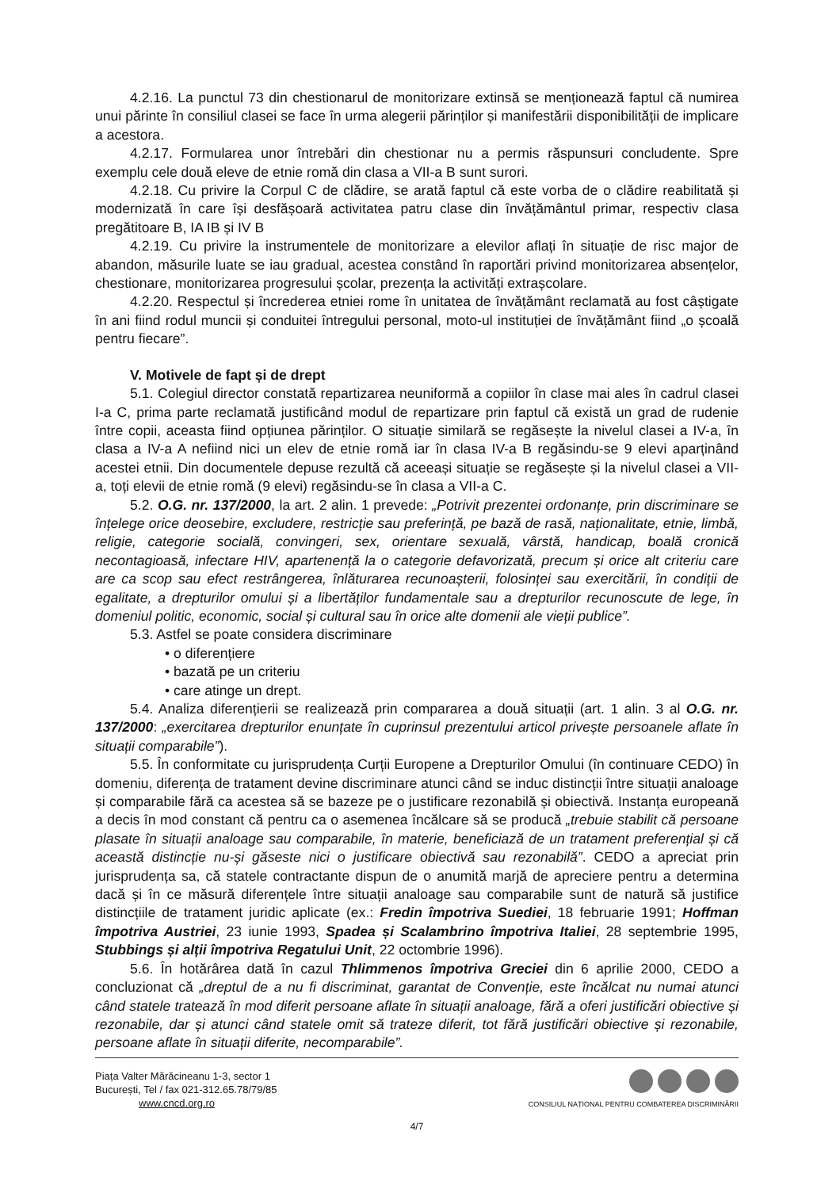4.2.16. La punctul 73 din chestionarul de monitorizare extinsă se menționează faptul că numirea unui părinte în consiliul clasei se face în urma alegerii părinților și manifestării disponibilității de implicare a acestora.
4.2.17. Formularea unor întrebări din chestionar nu a permis răspunsuri concludente. Spre exemplu cele două eleve de etnie romă din clasa a VII-a B sunt surori.
4.2.18. Cu privire la Corpul C de clădire, se arată faptul că este vorba de o clădire reabilitată și modernizată în care își desfășoară activitatea patru clase din învățământul primar, respectiv clasa pregătitoare B, IA IB și IV B
4.2.19. Cu privire la instrumentele de monitorizare a elevilor aflați în situație de risc major de abandon, măsurile luate se iau gradual, acestea constând în raportări privind monitorizarea absențelor, chestionare, monitorizarea progresului școlar, prezența la activități extrașcolare.
4.2.20. Respectul și încrederea etniei rome în unitatea de învățământ reclamată au fost câștigate în ani fiind rodul muncii și conduitei întregului personal, moto-ul instituției de învățământ fiind „o școală pentru fiecare”.
V. Motivele de fapt și de drept
5.1. Colegiul director constată repartizarea neuniformă a copiilor în clase mai ales în cadrul clasei I-a C, prima parte reclamată justificând modul de repartizare prin faptul că există un grad de rudenie între copii, aceasta fiind opțiunea părinților. O situație similară se regăsește la nivelul clasei a IV-a, în clasa a IV-a A nefiind nici un elev de etnie romă iar în clasa IV-a B regăsindu-se 9 elevi aparținând acestei etnii. Din documentele depuse rezultă că aceeași situație se regăsește și la nivelul clasei a VII-a, toți elevii de etnie romă (9 elevi) regăsindu-se în clasa a VII-a C.
5.2. O.G. nr. 137/2000, la art. 2 alin. 1 prevede: „Potrivit prezentei ordonanțe, prin discriminare se înțelege orice deosebire, excludere, restricție sau preferință, pe bază de rasă, naționalitate, etnie, limbă, religie, categorie socială, convingeri, sex, orientare sexuală, vârstă, handicap, boală cronică necontagioasă, infectare HIV, apartenență la o categorie defavorizată, precum și orice alt criteriu care are ca scop sau efect restrângerea, înlăturarea recunoașterii, folosinței sau exercitării, în condiții de egalitate, a drepturilor omului și a libertăților fundamentale sau a drepturilor recunoscute de lege, în domeniul politic, economic, social și cultural sau în orice alte domenii ale vieții publice”.
5.3. Astfel se poate considera discriminare
• o diferențiere
• bazată pe un criteriu
• care atinge un drept.
5.4. Analiza diferențierii se realizează prin compararea a două situații (art. 1 alin. 3 al O.G. nr. 137/2000: „exercitarea drepturilor enunțate în cuprinsul prezentului articol privește persoanele aflate în situații comparabile”).
5.5. În conformitate cu jurisprudența Curții Europene a Drepturilor Omului (în continuare CEDO) în domeniu, diferența de tratament devine discriminare atunci când se induc distincții între situații analoage și comparabile fără ca acestea să se bazeze pe o justificare rezonabilă și obiectivă. Instanța europeană a decis în mod constant că pentru ca o asemenea încălcare să se producă „trebuie stabilit că persoane plasate în situații analoage sau comparabile, în materie, beneficiază de un tratament preferențial și că această distincție nu-și găseste nici o justificare obiectivă sau rezonabilă”. CEDO a apreciat prin jurisprudența sa, că statele contractante dispun de o anumită marjă de apreciere pentru a determina dacă și în ce măsură diferențele între situații analoage sau comparabile sunt de natură să justifice distincțiile de tratament juridic aplicate (ex.: Fredin împotriva Suediei, 18 februarie 1991; Hoffman împotriva Austriei, 23 iunie 1993, Spadea și Scalambrino împotriva Italiei, 28 septembrie 1995, Stubbings și alții împotriva Regatului Unit, 22 octombrie 1996).
5.6. În hotărârea dată în cazul Thlimmenos împotriva Greciei din 6 aprilie 2000, CEDO a concluzionat că „dreptul de a nu fi discriminat, garantat de Convenție, este încălcat nu numai atunci când statele tratează în mod diferit persoane aflate în situații analoage, fără a oferi justificări obiective și rezonabile, dar și atunci când statele omit să trateze diferit, tot fără justificări obiective și rezonabile, persoane aflate în situații diferite, necomparabile”.
Piața Valter Mărăcineanu 1-3, sector 1
București, Tel / fax 021-312.65.78/79/85
www.cncd.org.ro
CONSILIUL NAȚIONAL PENTRU COMBATEREA DISCRIMINĂRII
4/7